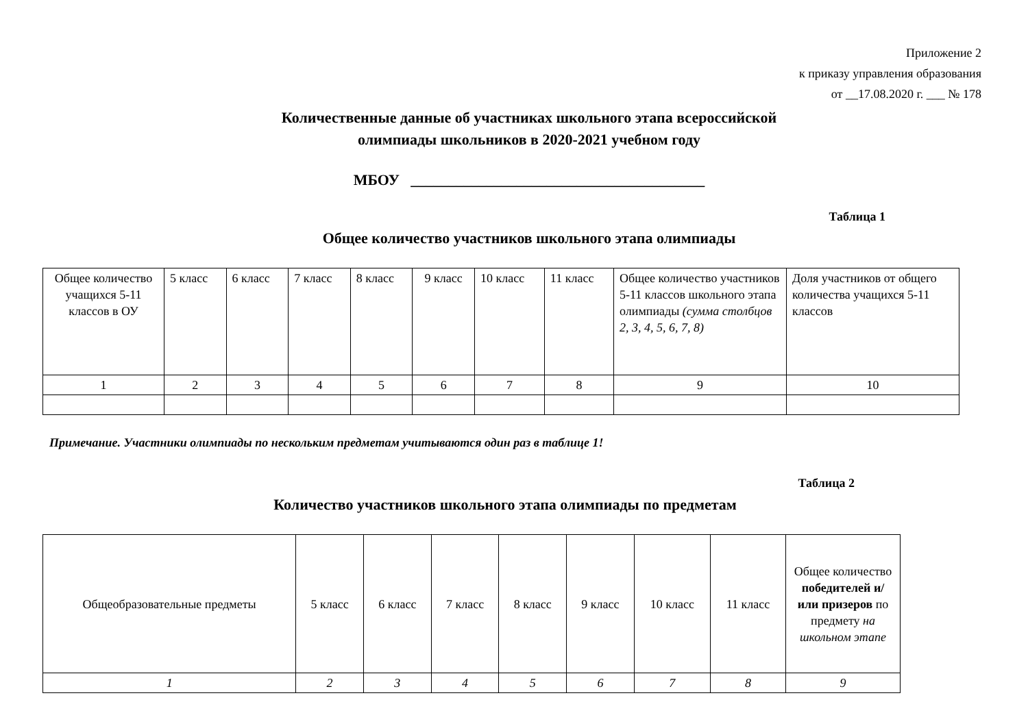Приложение 2
к приказу управления образования
от __17.08.2020 г. ___ № 178
Количественные данные об участниках школьного этапа всероссийской
олимпиады школьников в 2020-2021 учебном году
МБОУ _______________________________________
Таблица 1
Общее количество участников школьного этапа олимпиады
| Общее количество учащихся 5-11 классов в ОУ | 5 класс | 6 класс | 7 класс | 8 класс | 9 класс | 10 класс | 11 класс | Общее количество участников 5-11 классов школьного этапа олимпиады (сумма столбцов 2, 3, 4, 5, 6, 7, 8) | Доля участников от общего количества учащихся 5-11 классов |
| 1 | 2 | 3 | 4 | 5 | 6 | 7 | 8 | 9 | 10 |
Примечание. Участники олимпиады по нескольким предметам учитываются один раз в таблице 1!
Таблица 2
Количество участников школьного этапа олимпиады по предметам
| Общеобразовательные предметы | 5 класс | 6 класс | 7 класс | 8 класс | 9 класс | 10 класс | 11 класс | Общее количество победителей и/или призеров по предмету на школьном этапе |
| 1 | 2 | 3 | 4 | 5 | 6 | 7 | 8 | 9 |